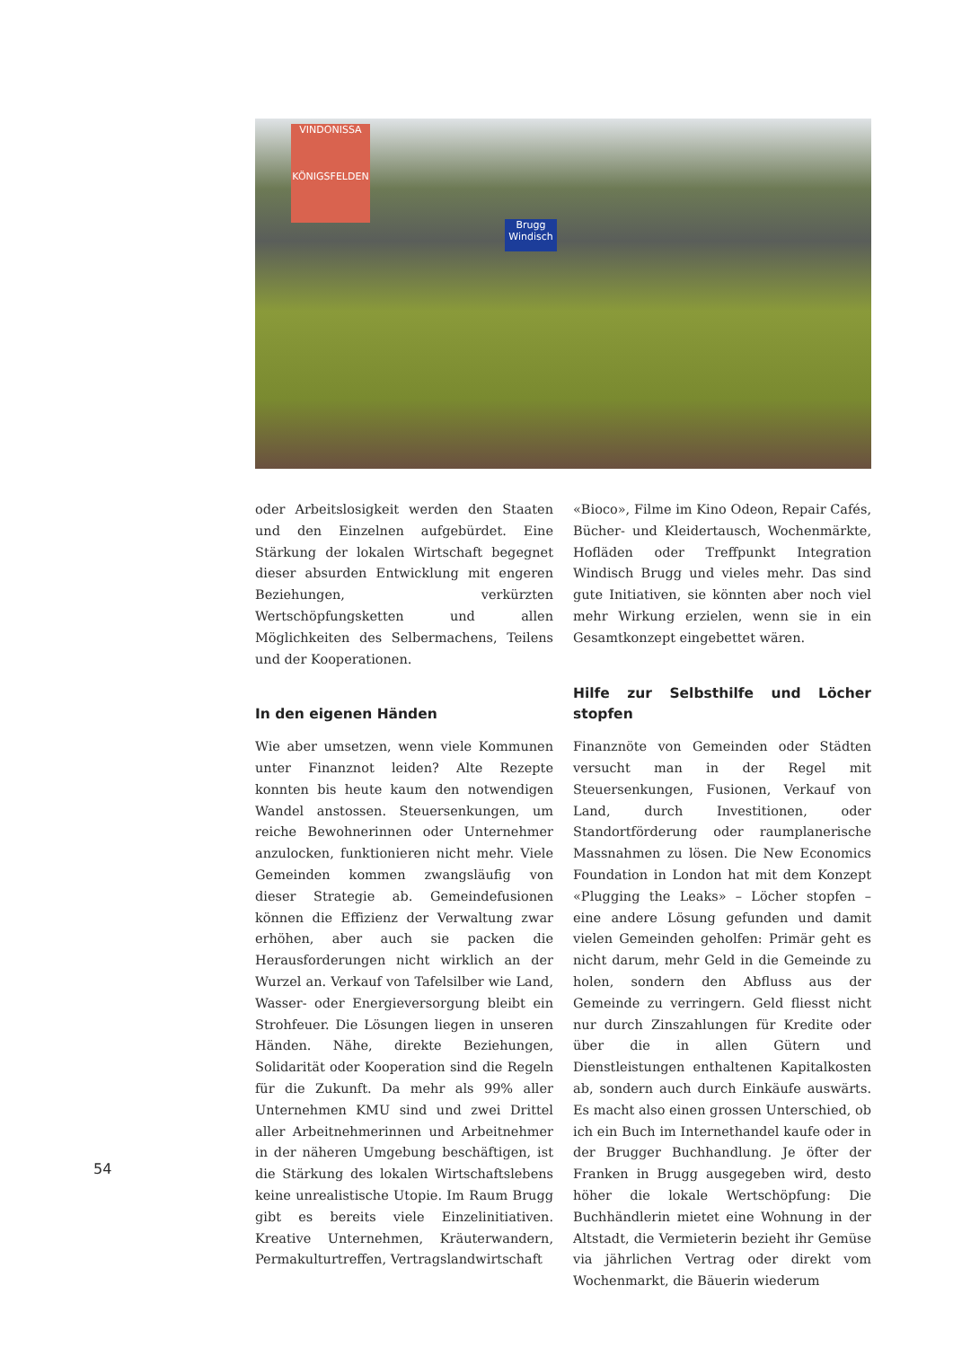VINDONISSA
KÖNIGSFELDEN
Brugg
Windisch
oder Arbeitslosigkeit werden den Staaten und den Einzelnen aufgebürdet. Eine Stärkung der lokalen Wirtschaft begegnet dieser absurden Entwicklung mit engeren Beziehungen, verkürzten Wertschöpfungsketten und allen Möglichkeiten des Selbermachens, Teilens und der Kooperationen.
In den eigenen Händen
Wie aber umsetzen, wenn viele Kommunen unter Finanznot leiden? Alte Rezepte konnten bis heute kaum den notwendigen Wandel anstossen. Steuersenkungen, um reiche Bewohnerinnen oder Unternehmer anzulocken, funktionieren nicht mehr. Viele Gemeinden kommen zwangsläufig von dieser Strategie ab. Gemeindefusionen können die Effizienz der Verwaltung zwar erhöhen, aber auch sie packen die Herausforderungen nicht wirklich an der Wurzel an. Verkauf von Tafelsilber wie Land, Wasser- oder Energieversorgung bleibt ein Strohfeuer. Die Lösungen liegen in unseren Händen. Nähe, direkte Beziehungen, Solidarität oder Kooperation sind die Regeln für die Zukunft. Da mehr als 99% aller Unternehmen KMU sind und zwei Drittel aller Arbeitnehmerinnen und Arbeitnehmer in der näheren Umgebung beschäftigen, ist die Stärkung des lokalen Wirtschaftslebens keine unrealistische Utopie. Im Raum Brugg gibt es bereits viele Einzelinitiativen. Kreative Unternehmen, Kräuterwandern, Permakulturtreffen, Vertragslandwirtschaft
«Bioco», Filme im Kino Odeon, Repair Cafés, Bücher- und Kleidertausch, Wochenmärkte, Hofläden oder Treffpunkt Integration Windisch Brugg und vieles mehr. Das sind gute Initiativen, sie könnten aber noch viel mehr Wirkung erzielen, wenn sie in ein Gesamtkonzept eingebettet wären.
Hilfe zur Selbsthilfe und Löcher stopfen
Finanznöte von Gemeinden oder Städten versucht man in der Regel mit Steuersenkungen, Fusionen, Verkauf von Land, durch Investitionen, oder Standortförderung oder raumplanerische Massnahmen zu lösen. Die New Economics Foundation in London hat mit dem Konzept «Plugging the Leaks» – Löcher stopfen – eine andere Lösung gefunden und damit vielen Gemeinden geholfen: Primär geht es nicht darum, mehr Geld in die Gemeinde zu holen, sondern den Abfluss aus der Gemeinde zu verringern. Geld fliesst nicht nur durch Zinszahlungen für Kredite oder über die in allen Gütern und Dienstleistungen enthaltenen Kapitalkosten ab, sondern auch durch Einkäufe auswärts. Es macht also einen grossen Unterschied, ob ich ein Buch im Internethandel kaufe oder in der Brugger Buchhandlung. Je öfter der Franken in Brugg ausgegeben wird, desto höher die lokale Wertschöpfung: Die Buchhändlerin mietet eine Wohnung in der Altstadt, die Vermieterin bezieht ihr Gemüse via jährlichen Vertrag oder direkt vom Wochenmarkt, die Bäuerin wiederum
54